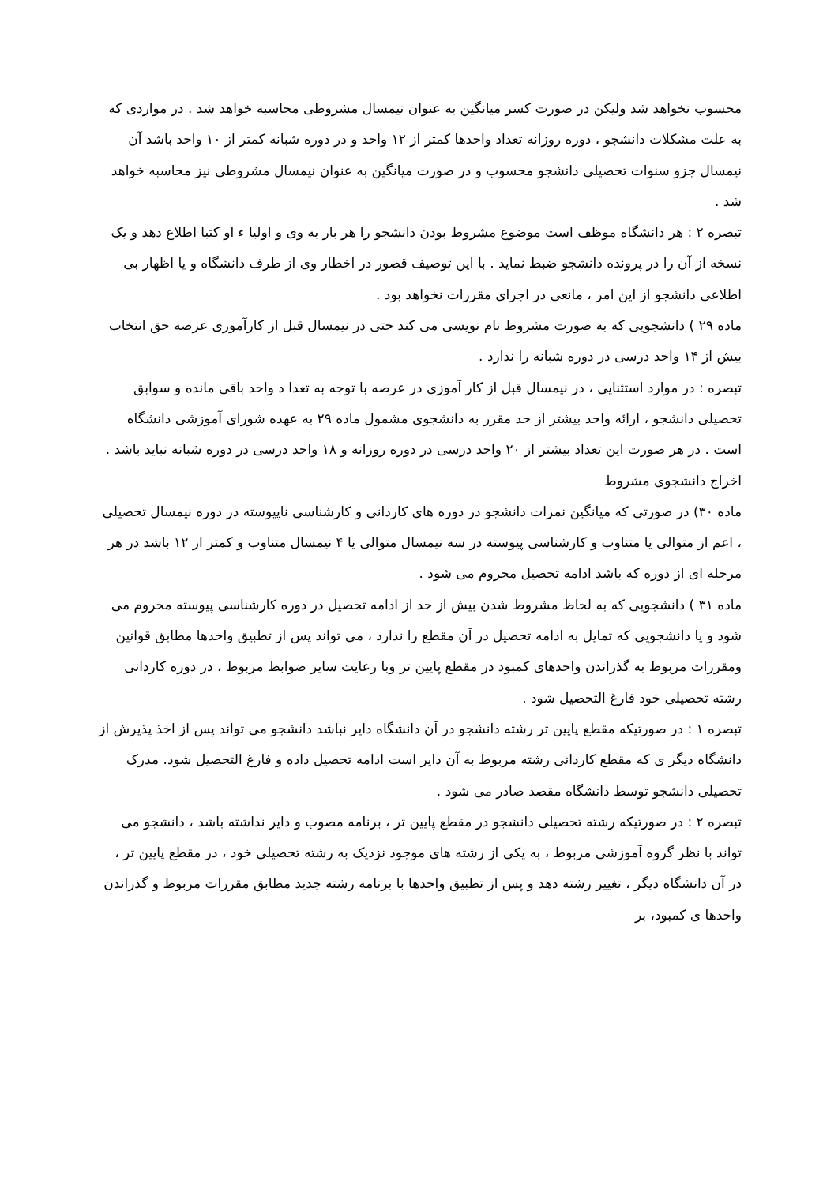محسوب نخواهد شد ولیکن در صورت کسر میانگین به عنوان نیمسال مشروطی محاسبه خواهد شد . در مواردی که به علت مشکلات دانشجو ، دوره روزانه تعداد واحدها کمتر از ۱۲ واحد و در دوره شبانه کمتر از ۱۰ واحد باشد آن نیمسال جزو سنوات تحصیلی دانشجو محسوب و در صورت میانگین به عنوان نیمسال مشروطی نیز محاسبه خواهد شد .
تبصره ۲ : هر دانشگاه موظف است موضوع مشروط بودن دانشجو را هر بار به وی و اولیا ء او کتبا اطلاع دهد و یک نسخه از آن را در پرونده دانشجو ضبط نماید . با این توصیف قصور در اخطار وی از طرف دانشگاه و یا اظهار بی اطلاعی دانشجو از این امر ، مانعی در اجرای مقررات نخواهد بود .
ماده ۲۹ ) دانشجویی که به صورت مشروط نام نویسی می کند حتی در نیمسال قبل از کارآموزی عرصه حق انتخاب بیش از ۱۴ واحد درسی در دوره شبانه را ندارد .
تبصره : در موارد استثنایی ، در نیمسال قبل از کار آموزی در عرصه با توجه به تعدا د واحد باقی مانده و سوابق تحصیلی دانشجو ، ارائه واحد بیشتر از حد مقرر به دانشجوی مشمول ماده ۲۹ به عهده شورای آموزشی دانشگاه است . در هر صورت این تعداد بیشتر از ۲۰ واحد درسی در دوره روزانه و ۱۸ واحد درسی در دوره شبانه نباید باشد .
اخراج دانشجوی مشروط
ماده ۳۰) در صورتی که میانگین نمرات دانشجو در دوره های کاردانی و کارشناسی ناپیوسته در دوره نیمسال تحصیلی ، اعم از متوالی یا متناوب و کارشناسی پیوسته در سه نیمسال متوالی یا ۴ نیمسال متناوب و کمتر از ۱۲ باشد در هر مرحله ای از دوره که باشد ادامه تحصیل محروم می شود .
ماده ۳۱ ) دانشجویی که به لحاظ مشروط شدن بیش از حد از ادامه تحصیل در دوره کارشناسی پیوسته محروم می شود و یا دانشجویی که تمایل به ادامه تحصیل در آن مقطع را ندارد ، می تواند پس از تطبیق واحدها مطابق قوانین ومقررات مربوط به گذراندن واحدهای کمبود در مقطع پایین تر وبا رعایت سایر ضوابط مربوط ، در دوره کاردانی رشته تحصیلی خود فارغ التحصیل شود .
تبصره ۱ : در صورتیکه مقطع پایین تر رشته دانشجو در آن دانشگاه دایر نباشد دانشجو می تواند پس از اخذ پذیرش از دانشگاه دیگر ی که مقطع کاردانی رشته مربوط به آن دایر است ادامه تحصیل داده و فارغ التحصیل شود. مدرک تحصیلی دانشجو توسط دانشگاه مقصد صادر می شود .
تبصره ۲ : در صورتیکه رشته تحصیلی دانشجو در مقطع پایین تر ، برنامه مصوب و دایر نداشته باشد ، دانشجو می تواند با نظر گروه آموزشی مربوط ، به یکی از رشته های موجود نزدیک به رشته تحصیلی خود ، در مقطع پایین تر ، در آن دانشگاه دیگر ، تغییر رشته دهد و پس از تطبیق واحدها با برنامه رشته جدید مطابق مقررات مربوط و گذراندن واحدها ی کمبود، بر